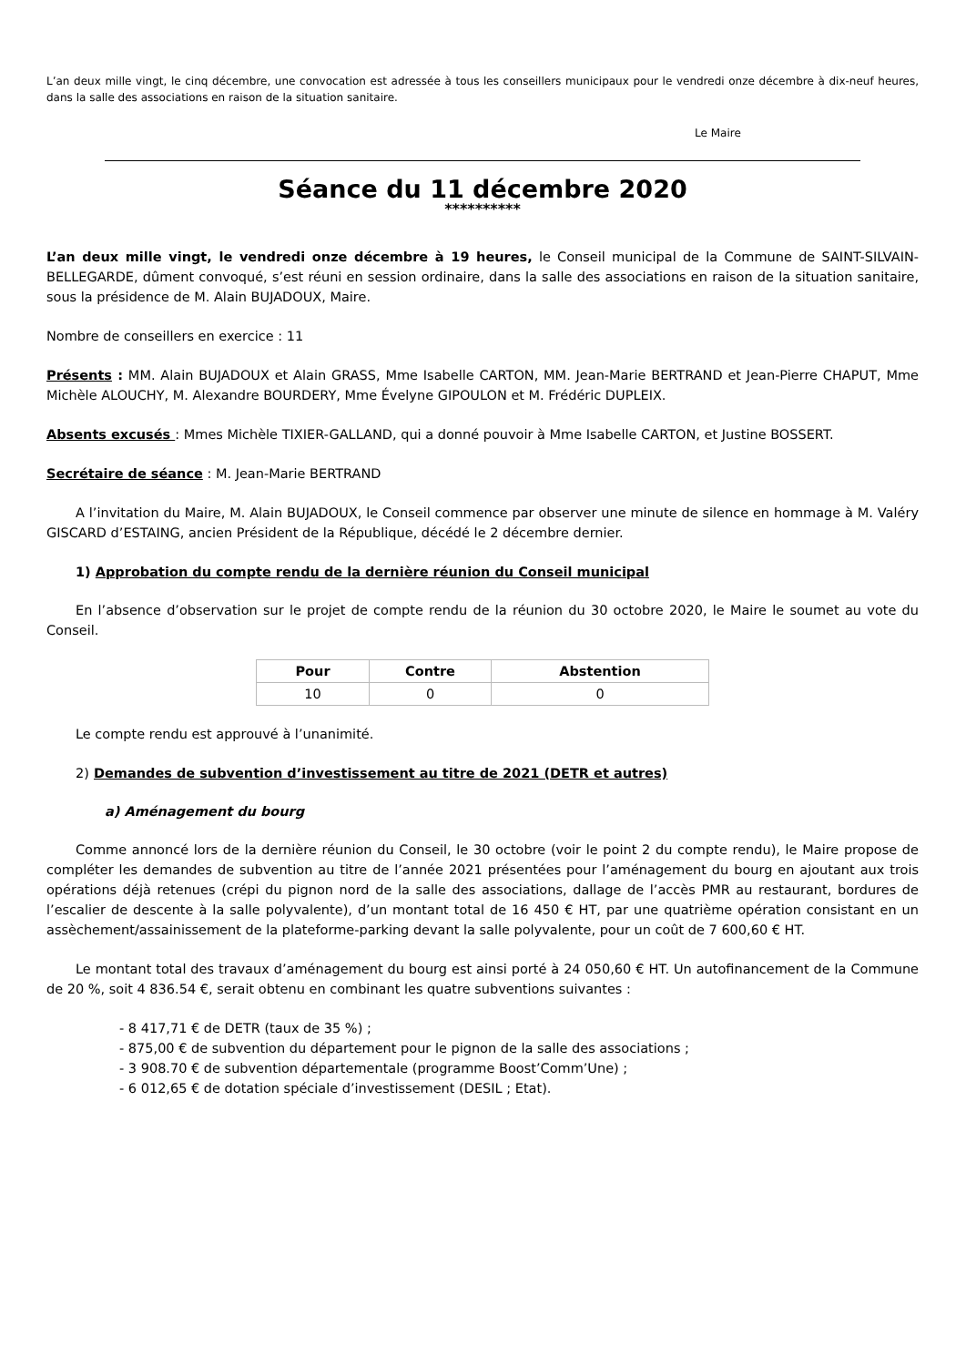L’an deux mille vingt, le cinq décembre, une convocation est adressée à tous les conseillers municipaux pour le vendredi onze décembre à dix-neuf heures, dans la salle des associations en raison de la situation sanitaire.
Le Maire
Séance du 11 décembre 2020
**********
L’an deux mille vingt, le vendredi onze décembre à 19 heures, le Conseil municipal de la Commune de SAINT-SILVAIN-BELLEGARDE, dûment convoqué, s’est réuni en session ordinaire, dans la salle des associations en raison de la situation sanitaire, sous la présidence de M. Alain BUJADOUX, Maire.
Nombre de conseillers en exercice : 11
Présents : MM. Alain BUJADOUX et Alain GRASS, Mme Isabelle CARTON, MM. Jean-Marie BERTRAND et Jean-Pierre CHAPUT, Mme Michèle ALOUCHY, M. Alexandre BOURDERY, Mme Évelyne GIPOULON et M. Frédéric DUPLEIX.
Absents excusés : Mmes Michèle TIXIER-GALLAND, qui a donné pouvoir à Mme Isabelle CARTON, et Justine BOSSERT.
Secrétaire de séance : M. Jean-Marie BERTRAND
A l’invitation du Maire, M. Alain BUJADOUX, le Conseil commence par observer une minute de silence en hommage à M. Valéry GISCARD d’ESTAING, ancien Président de la République, décédé le 2 décembre dernier.
1) Approbation du compte rendu de la dernière réunion du Conseil municipal
En l’absence d’observation sur le projet de compte rendu de la réunion du 30 octobre 2020, le Maire le soumet au vote du Conseil.
| Pour | Contre | Abstention |
| --- | --- | --- |
| 10 | 0 | 0 |
Le compte rendu est approuvé à l’unanimité.
2) Demandes de subvention d’investissement au titre de 2021 (DETR et autres)
a) Aménagement du bourg
Comme annoncé lors de la dernière réunion du Conseil, le 30 octobre (voir le point 2 du compte rendu), le Maire propose de compléter les demandes de subvention au titre de l’année 2021 présentées pour l’aménagement du bourg en ajoutant aux trois opérations déjà retenues (crépi du pignon nord de la salle des associations, dallage de l’accès PMR au restaurant, bordures de l’escalier de descente à la salle polyvalente), d’un montant total de 16 450 € HT, par une quatrième opération consistant en un assèchement/assainissement de la plateforme-parking devant la salle polyvalente, pour un coût de 7 600,60 € HT.
Le montant total des travaux d’aménagement du bourg est ainsi porté à 24 050,60 € HT. Un autofinancement de la Commune de 20 %, soit 4 836.54 €, serait obtenu en combinant les quatre subventions suivantes :
- 8 417,71 € de DETR (taux de 35 %) ;
- 875,00 € de subvention du département pour le pignon de la salle des associations ;
- 3 908.70 € de subvention départementale (programme Boost’Comm’Une) ;
- 6 012,65 € de dotation spéciale d’investissement (DESIL ; Etat).